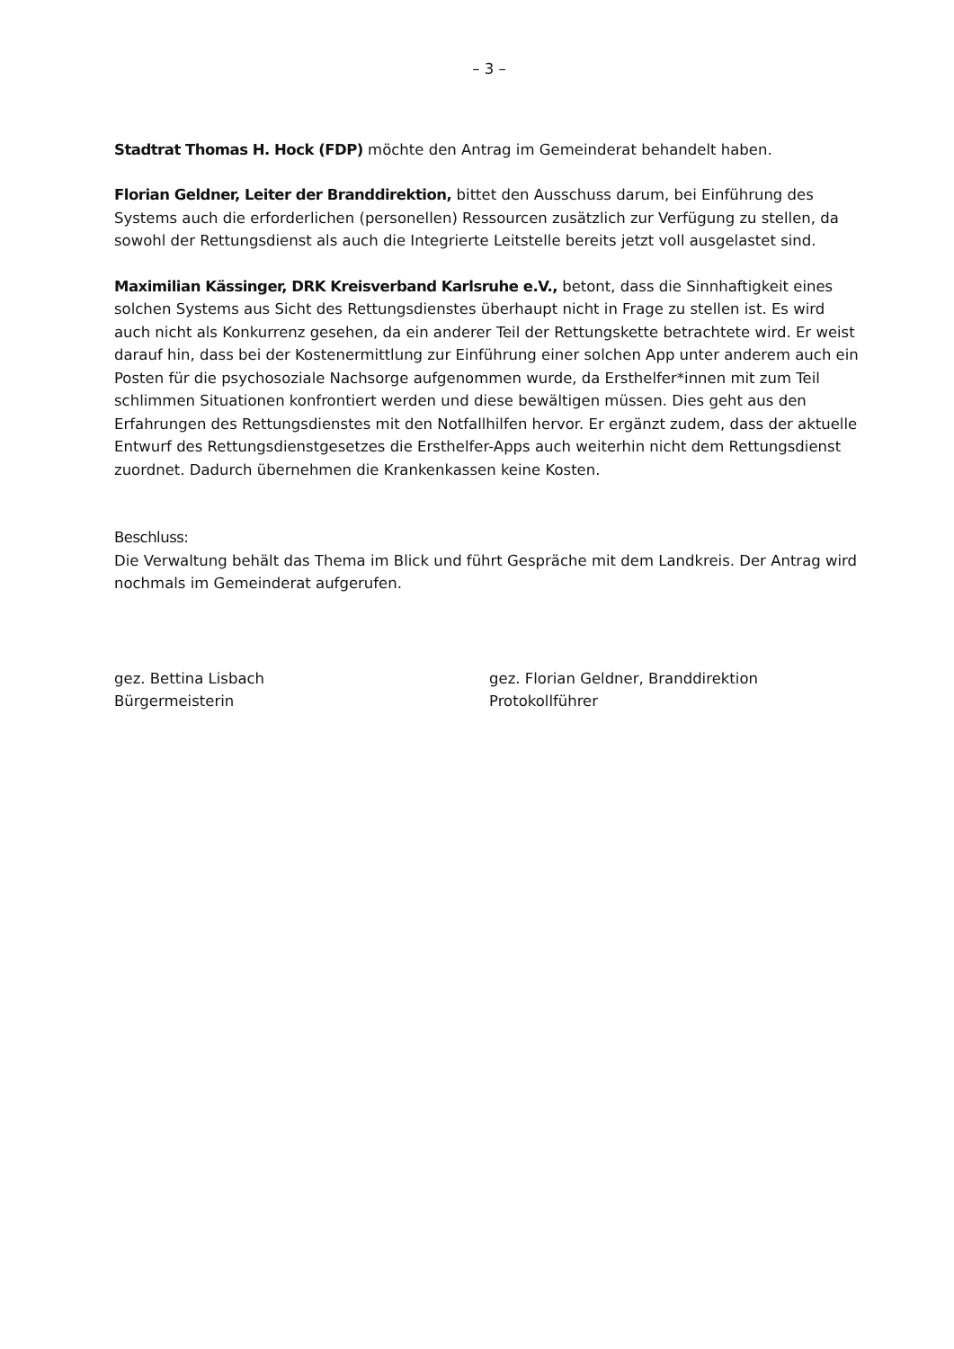– 3 –
Stadtrat Thomas H. Hock (FDP) möchte den Antrag im Gemeinderat behandelt haben.
Florian Geldner, Leiter der Branddirektion, bittet den Ausschuss darum, bei Einführung des Systems auch die erforderlichen (personellen) Ressourcen zusätzlich zur Verfügung zu stellen, da sowohl der Rettungsdienst als auch die Integrierte Leitstelle bereits jetzt voll ausgelastet sind.
Maximilian Kässinger, DRK Kreisverband Karlsruhe e.V., betont, dass die Sinnhaftigkeit eines solchen Systems aus Sicht des Rettungsdienstes überhaupt nicht in Frage zu stellen ist. Es wird auch nicht als Konkurrenz gesehen, da ein anderer Teil der Rettungskette betrachtete wird. Er weist darauf hin, dass bei der Kostenermittlung zur Einführung einer solchen App unter anderem auch ein Posten für die psychosoziale Nachsorge aufgenommen wurde, da Ersthelfer*innen mit zum Teil schlimmen Situationen konfrontiert werden und diese bewältigen müssen. Dies geht aus den Erfahrungen des Rettungsdienstes mit den Notfallhilfen hervor. Er ergänzt zudem, dass der aktuelle Entwurf des Rettungsdienstgesetzes die Ersthelfer-Apps auch weiterhin nicht dem Rettungsdienst zuordnet. Dadurch übernehmen die Krankenkassen keine Kosten.
Beschluss:
Die Verwaltung behält das Thema im Blick und führt Gespräche mit dem Landkreis. Der Antrag wird nochmals im Gemeinderat aufgerufen.
gez. Bettina Lisbach
Bürgermeisterin
gez. Florian Geldner, Branddirektion
Protokollführer